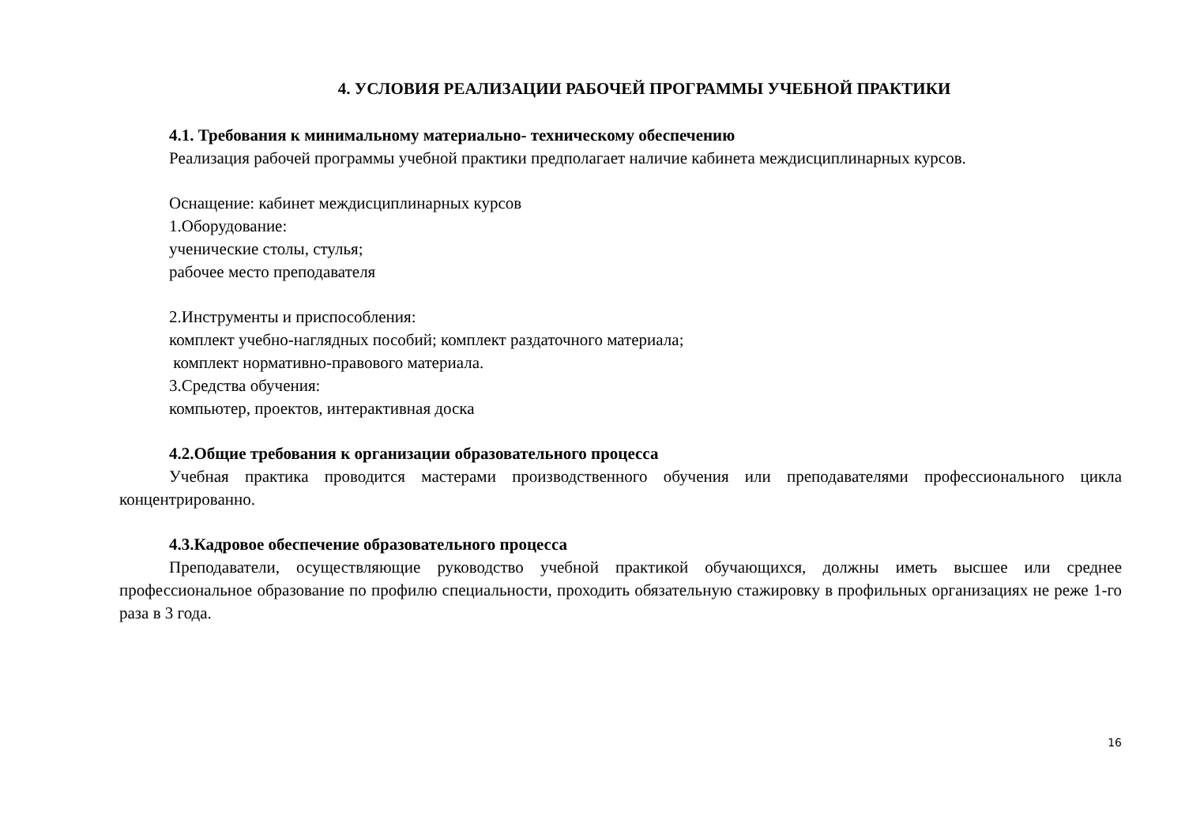4. УСЛОВИЯ РЕАЛИЗАЦИИ РАБОЧЕЙ ПРОГРАММЫ УЧЕБНОЙ ПРАКТИКИ
4.1. Требования к минимальному материально- техническому обеспечению
Реализация рабочей программы учебной практики предполагает наличие кабинета междисциплинарных курсов.
Оснащение: кабинет междисциплинарных курсов
1.Оборудование:
ученические столы, стулья;
рабочее место преподавателя
2.Инструменты и приспособления:
комплект учебно-наглядных пособий; комплект раздаточного материала;
комплект нормативно-правового материала.
3.Средства обучения:
компьютер, проектов, интерактивная доска
4.2.Общие требования к организации образовательного процесса
Учебная практика проводится мастерами производственного обучения или преподавателями профессионального цикла концентрированно.
4.3.Кадровое обеспечение образовательного процесса
Преподаватели, осуществляющие руководство учебной практикой обучающихся, должны иметь высшее или среднее профессиональное образование по профилю специальности, проходить обязательную стажировку в профильных организациях не реже 1-го раза в 3 года.
16